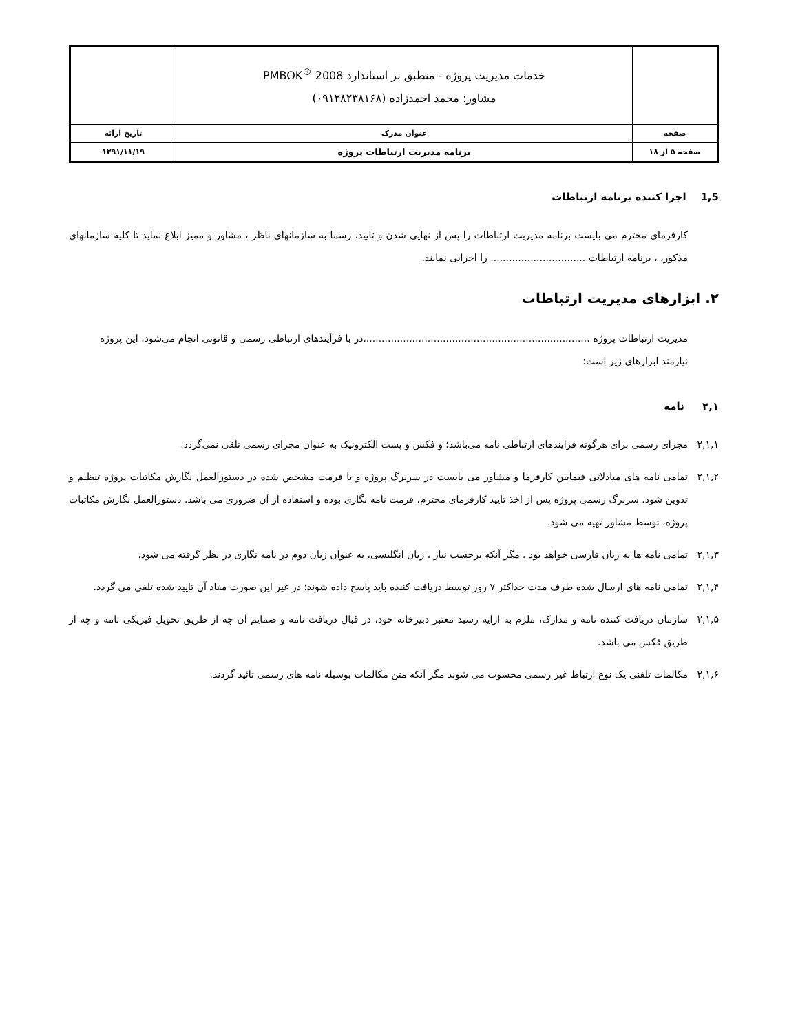| | خدمات مدیریت پروژه - منطبق بر استاندارد PMBOK<sup>®</sup> 2008 مشاور: محمد احمدزاده (۰۹۱۲۸۲۳۸۱۶۸) | |
| صفحه | عنوان مدرک | تاریخ ارائه |
| صفحه ۵ از ۱۸ | برنامه مدیریت ارتباطات پروژه | ۱۳۹۱/۱۱/۱۹ |
1,5 اجرا کننده برنامه ارتباطات
کارفرمای محترم می بایست برنامه مدیریت ارتباطات را پس از نهایی شدن و تایید، رسما به سازمانهای ناظر ، مشاور و ممیز ابلاغ نماید تا کلیه سازمانهای مذکور، ، برنامه ارتباطات ............................... را اجرایی نمایند.
۲. ابزارهای مدیریت ارتباطات
مدیریت ارتباطات پروژه ..........................................................................در با فرآیندهای ارتباطی رسمی و قانونی انجام می‌شود. این پروژه نیازمند ابزارهای زیر است:
۲,۱ نامه
۲,۱,۱ مجرای رسمی برای هرگونه فرایندهای ارتباطی نامه می‌باشد؛ و فکس و پست الکترونیک به عنوان مجرای رسمی تلقی نمی‌گردد.
۲,۱,۲ تمامی نامه های مبادلاتی فیمابین کارفرما و مشاور می بایست در سربرگ پروژه و با فرمت مشخص شده در دستورالعمل نگارش مکاتبات پروژه تنظیم و تدوین شود. سربرگ رسمی پروژه پس از اخذ تایید کارفرمای محترم، فرمت نامه نگاری بوده و استفاده از آن ضروری می باشد. دستورالعمل نگارش مکاتبات پروژه، توسط مشاور تهیه می شود.
۲,۱,۳ تمامی نامه ها به زبان فارسی خواهد بود . مگر آنکه برحسب نیاز ، زبان انگلیسی، به عنوان زبان دوم در نامه نگاری در نظر گرفته می شود.
۲,۱,۴ تمامی نامه های ارسال شده ظرف مدت حداکثر ۷ روز توسط دریافت کننده باید پاسخ داده شوند؛ در غیر این صورت مفاد آن تایید شده تلقی می گردد.
۲,۱,۵ سازمان دریافت کننده نامه و مدارک، ملزم به ارایه رسید معتبر دبیرخانه خود، در قبال دریافت نامه و ضمایم آن چه از طریق تحویل فیزیکی نامه و چه از طریق فکس می باشد.
۲,۱,۶ مکالمات تلفنی یک نوع ارتباط غیر رسمی محسوب می شوند مگر آنکه متن مکالمات بوسیله نامه های رسمی تائید گردند.